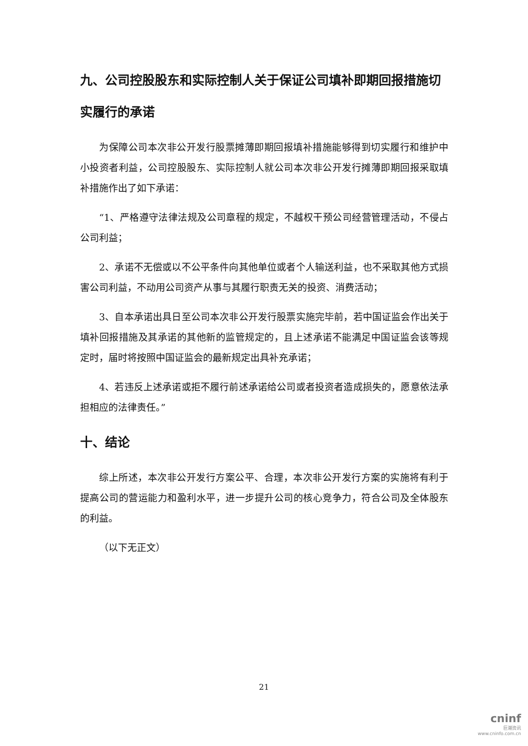九、公司控股股东和实际控制人关于保证公司填补即期回报措施切实履行的承诺
为保障公司本次非公开发行股票摊薄即期回报填补措施能够得到切实履行和维护中小投资者利益，公司控股股东、实际控制人就公司本次非公开发行摊薄即期回报采取填补措施作出了如下承诺：
“1、严格遵守法律法规及公司章程的规定，不越权干预公司经营管理活动，不侵占公司利益；
2、承诺不无偿或以不公平条件向其他单位或者个人输送利益，也不采取其他方式损害公司利益，不动用公司资产从事与其履行职责无关的投资、消费活动；
3、自本承诺出具日至公司本次非公开发行股票实施完毕前，若中国证监会作出关于填补回报措施及其承诺的其他新的监管规定的，且上述承诺不能满足中国证监会该等规定时，届时将按照中国证监会的最新规定出具补充承诺；
4、若违反上述承诺或拒不履行前述承诺给公司或者投资者造成损失的，愿意依法承担相应的法律责任。”
十、结论
综上所述，本次非公开发行方案公平、合理，本次非公开发行方案的实施将有利于提高公司的营运能力和盈利水平，进一步提升公司的核心竞争力，符合公司及全体股东的利益。
（以下无正文）
21
cninf
巨潮资讯
www.cninfo.com.cn